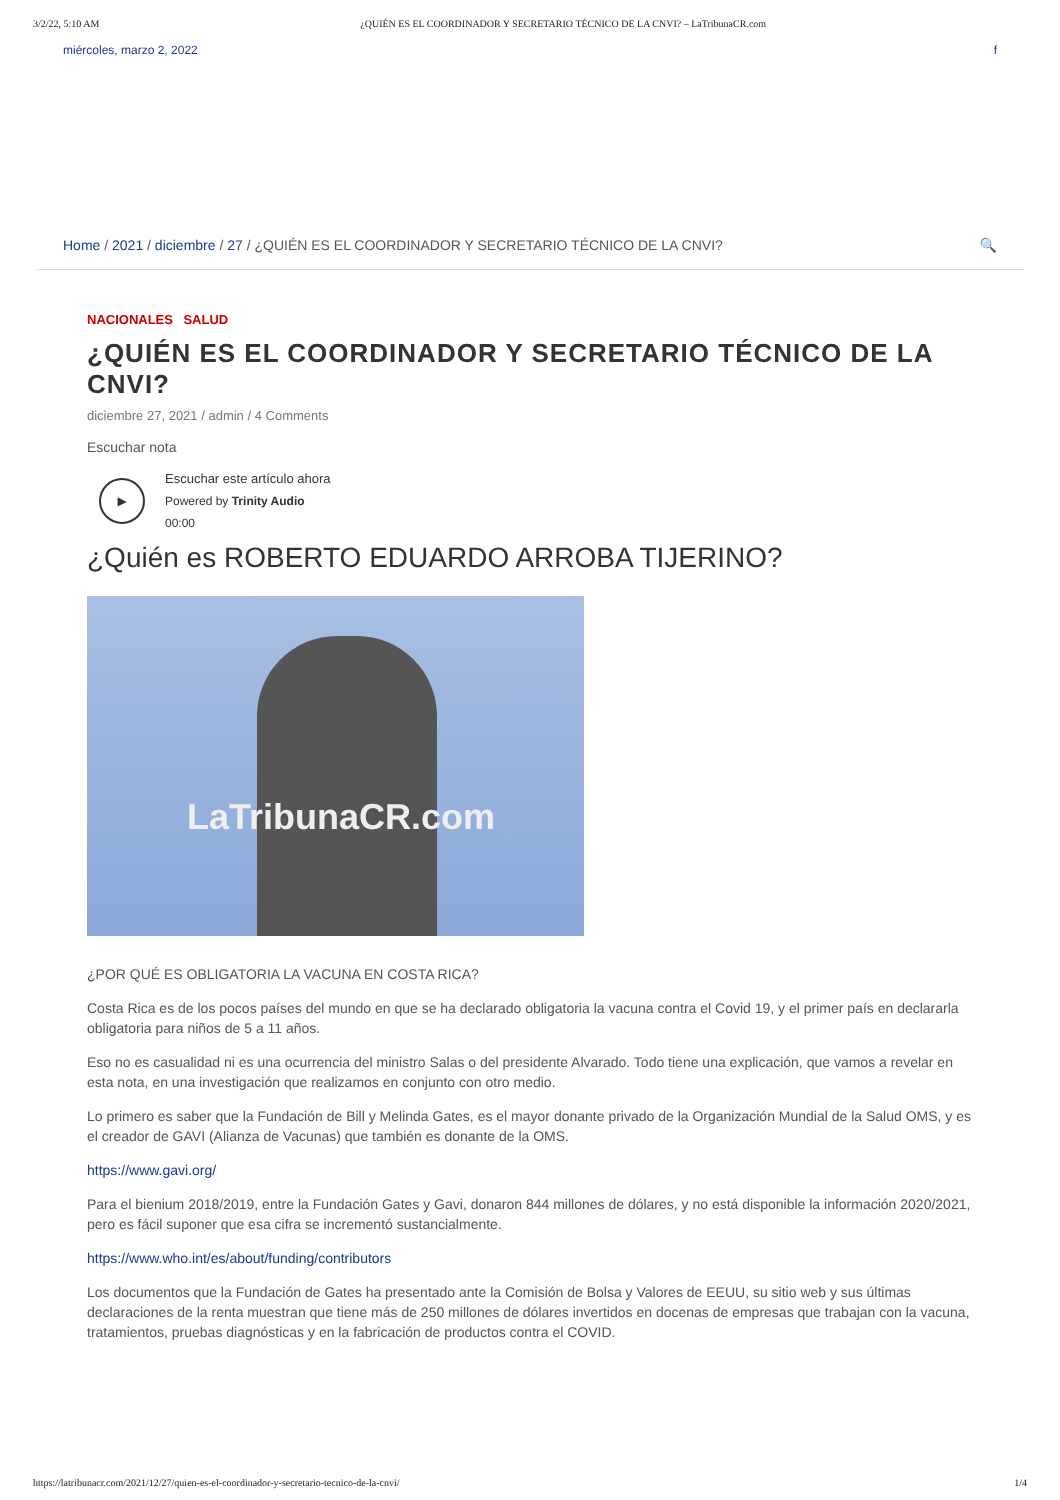3/2/22, 5:10 AM ¿QUIÉN ES EL COORDINADOR Y SECRETARIO TÉCNICO DE LA CNVI? – LaTribunaCR.com
miércoles, marzo 2, 2022 f
Home / 2021 / diciembre / 27 / ¿QUIÉN ES EL COORDINADOR Y SECRETARIO TÉCNICO DE LA CNVI? 🔍
NACIONALES SALUD
¿QUIÉN ES EL COORDINADOR Y SECRETARIO TÉCNICO DE LA CNVI?
diciembre 27, 2021 / admin / 4 Comments
Escuchar nota
▶
Escuchar este artículo ahora
Powered by Trinity Audio
00:00
¿Quién es ROBERTO EDUARDO ARROBA TIJERINO?
LaTribunaCR.com
¿POR QUÉ ES OBLIGATORIA LA VACUNA EN COSTA RICA?
Costa Rica es de los pocos países del mundo en que se ha declarado obligatoria la vacuna contra el Covid 19, y el primer país en declararla obligatoria para niños de 5 a 11 años.
Eso no es casualidad ni es una ocurrencia del ministro Salas o del presidente Alvarado. Todo tiene una explicación, que vamos a revelar en esta nota, en una investigación que realizamos en conjunto con otro medio.
Lo primero es saber que la Fundación de Bill y Melinda Gates, es el mayor donante privado de la Organización Mundial de la Salud OMS, y es el creador de GAVI (Alianza de Vacunas) que también es donante de la OMS.
https://www.gavi.org/
Para el bienium 2018/2019, entre la Fundación Gates y Gavi, donaron 844 millones de dólares, y no está disponible la información 2020/2021, pero es fácil suponer que esa cifra se incrementó sustancialmente.
https://www.who.int/es/about/funding/contributors
Los documentos que la Fundación de Gates ha presentado ante la Comisión de Bolsa y Valores de EEUU, su sitio web y sus últimas declaraciones de la renta muestran que tiene más de 250 millones de dólares invertidos en docenas de empresas que trabajan con la vacuna, tratamientos, pruebas diagnósticas y en la fabricación de productos contra el COVID.
https://latribunacr.com/2021/12/27/quien-es-el-coordinador-y-secretario-tecnico-de-la-cnvi/ 1/4